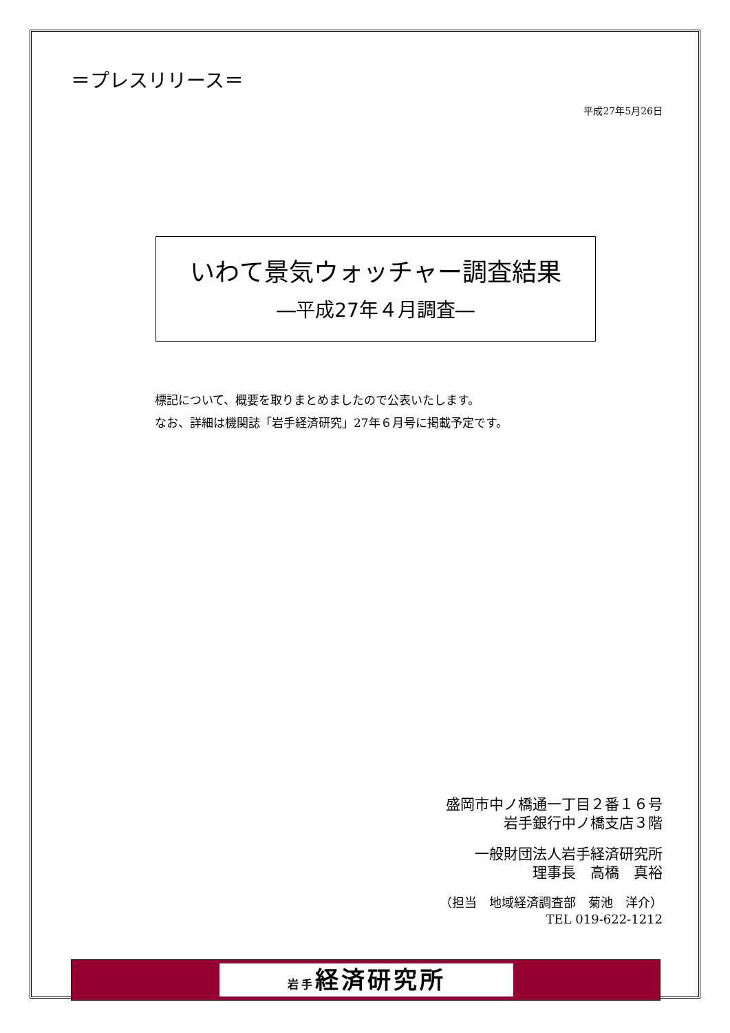＝プレスリリース＝
平成27年5月26日
いわて景気ウォッチャー調査結果
―平成27年４月調査―
標記について、概要を取りまとめましたので公表いたします。
なお、詳細は機関誌「岩手経済研究」27年６月号に掲載予定です。
盛岡市中ノ橋通一丁目２番１６号
岩手銀行中ノ橋支店３階
一般財団法人岩手経済研究所
理事長　高橋　真裕
（担当　地域経済調査部　菊池　洋介）
TEL 019-622-1212
岩手経済研究所